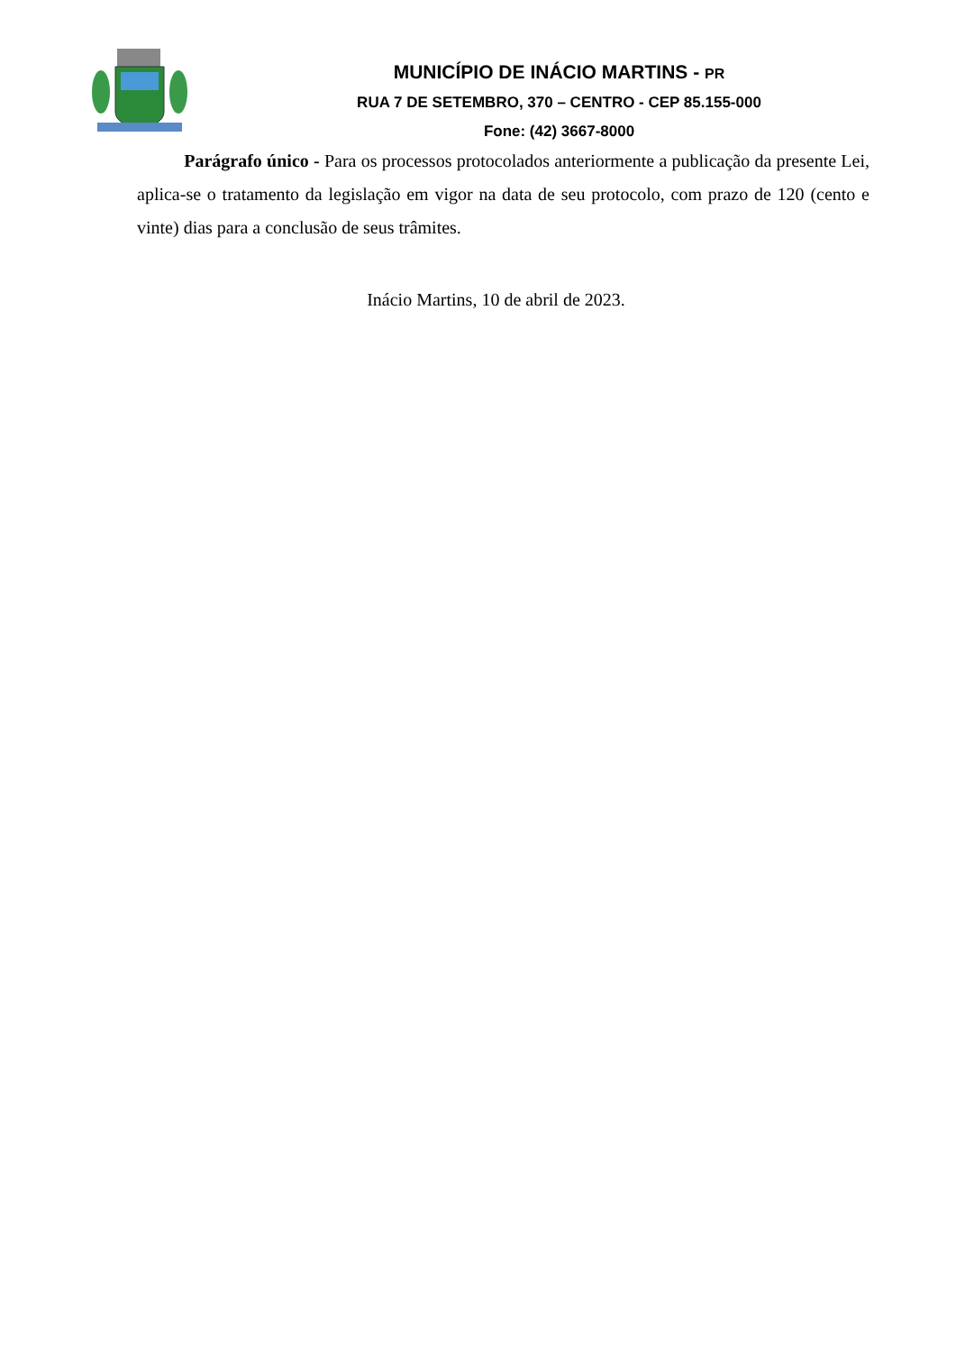MUNICÍPIO DE INÁCIO MARTINS - PR
RUA 7 DE SETEMBRO, 370 – CENTRO - CEP 85.155-000
Fone: (42) 3667-8000
Parágrafo único - Para os processos protocolados anteriormente a publicação da presente Lei, aplica-se o tratamento da legislação em vigor na data de seu protocolo, com prazo de 120 (cento e vinte) dias para a conclusão de seus trâmites.
Inácio Martins, 10 de abril de 2023.